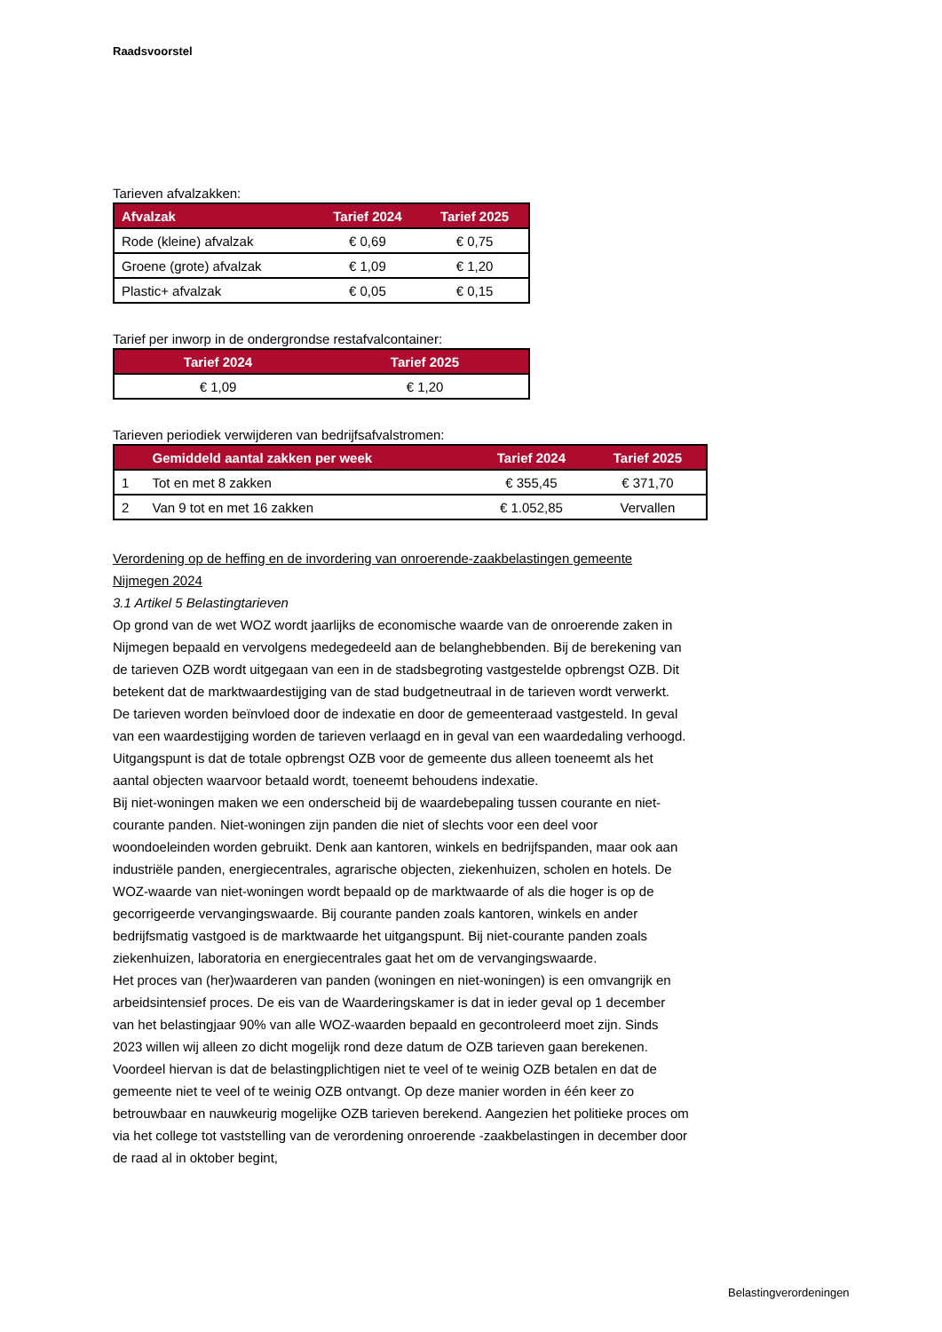Raadsvoorstel
Tarieven afvalzakken:
| Afvalzak | Tarief 2024 | Tarief 2025 |
| --- | --- | --- |
| Rode (kleine) afvalzak | € 0,69 | € 0,75 |
| Groene (grote) afvalzak | € 1,09 | € 1,20 |
| Plastic+ afvalzak | € 0,05 | € 0,15 |
Tarief per inworp in de ondergrondse restafvalcontainer:
| Tarief 2024 | Tarief 2025 |
| --- | --- |
| € 1,09 | € 1,20 |
Tarieven periodiek verwijderen van bedrijfsafvalstromen:
| | Gemiddeld aantal zakken per week | Tarief 2024 | Tarief 2025 |
| --- | --- | --- | --- |
| 1 | Tot en met 8 zakken | € 355,45 | € 371,70 |
| 2 | Van 9 tot en met 16 zakken | € 1.052,85 | Vervallen |
Verordening op de heffing en de invordering van onroerende-zaakbelastingen gemeente Nijmegen 2024
3.1 Artikel 5 Belastingtarieven
Op grond van de wet WOZ wordt jaarlijks de economische waarde van de onroerende zaken in Nijmegen bepaald en vervolgens medegedeeld aan de belanghebbenden. Bij de berekening van de tarieven OZB wordt uitgegaan van een in de stadsbegroting vastgestelde opbrengst OZB. Dit betekent dat de marktwaardestijging van de stad budgetneutraal in de tarieven wordt verwerkt. De tarieven worden beïnvloed door de indexatie en door de gemeenteraad vastgesteld. In geval van een waardestijging worden de tarieven verlaagd en in geval van een waardedaling verhoogd. Uitgangspunt is dat de totale opbrengst OZB voor de gemeente dus alleen toeneemt als het aantal objecten waarvoor betaald wordt, toeneemt behoudens indexatie.
Bij niet-woningen maken we een onderscheid bij de waardebepaling tussen courante en niet-courante panden. Niet-woningen zijn panden die niet of slechts voor een deel voor woondoeleinden worden gebruikt. Denk aan kantoren, winkels en bedrijfspanden, maar ook aan industriële panden, energiecentrales, agrarische objecten, ziekenhuizen, scholen en hotels. De WOZ-waarde van niet-woningen wordt bepaald op de marktwaarde of als die hoger is op de gecorrigeerde vervangingswaarde. Bij courante panden zoals kantoren, winkels en ander bedrijfsmatig vastgoed is de marktwaarde het uitgangspunt. Bij niet-courante panden zoals ziekenhuizen, laboratoria en energiecentrales gaat het om de vervangingswaarde.
Het proces van (her)waarderen van panden (woningen en niet-woningen) is een omvangrijk en arbeidsintensief proces. De eis van de Waarderingskamer is dat in ieder geval op 1 december van het belastingjaar 90% van alle WOZ-waarden bepaald en gecontroleerd moet zijn. Sinds 2023 willen wij alleen zo dicht mogelijk rond deze datum de OZB tarieven gaan berekenen. Voordeel hiervan is dat de belastingplichtigen niet te veel of te weinig OZB betalen en dat de gemeente niet te veel of te weinig OZB ontvangt. Op deze manier worden in één keer zo betrouwbaar en nauwkeurig mogelijke OZB tarieven berekend. Aangezien het politieke proces om via het college tot vaststelling van de verordening onroerende -zaakbelastingen in december door de raad al in oktober begint,
Belastingverordeningen